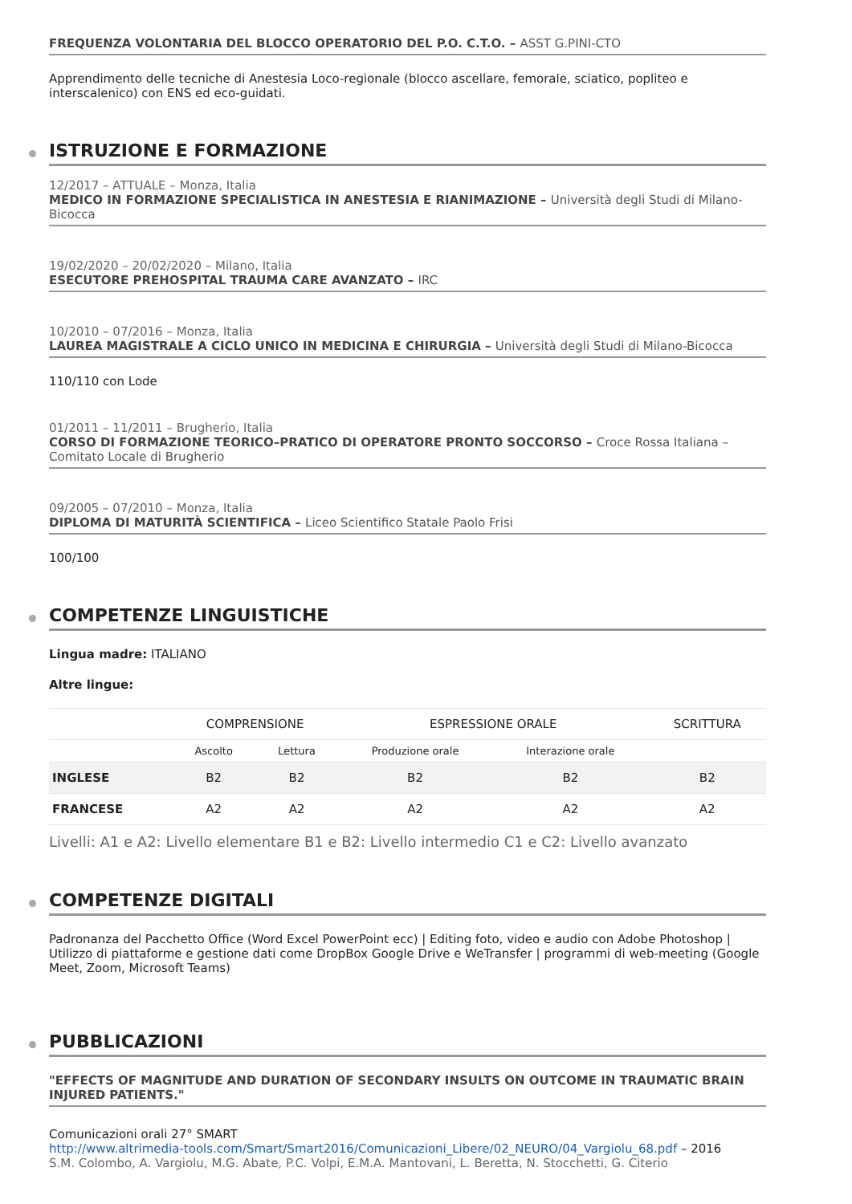FREQUENZA VOLONTARIA DEL BLOCCO OPERATORIO DEL P.O. C.T.O. – ASST G.PINI-CTO
Apprendimento delle tecniche di Anestesia Loco-regionale (blocco ascellare, femorale, sciatico, popliteo e interscalenico) con ENS ed eco-guidati.
ISTRUZIONE E FORMAZIONE
12/2017 – ATTUALE – Monza, Italia
MEDICO IN FORMAZIONE SPECIALISTICA IN ANESTESIA E RIANIMAZIONE – Università degli Studi di Milano-Bicocca
19/02/2020 – 20/02/2020 – Milano, Italia
ESECUTORE PREHOSPITAL TRAUMA CARE AVANZATO – IRC
10/2010 – 07/2016 – Monza, Italia
LAUREA MAGISTRALE A CICLO UNICO IN MEDICINA E CHIRURGIA – Università degli Studi di Milano-Bicocca
110/110 con Lode
01/2011 – 11/2011 – Brugherio, Italia
CORSO DI FORMAZIONE TEORICO–PRATICO DI OPERATORE PRONTO SOCCORSO – Croce Rossa Italiana – Comitato Locale di Brugherio
09/2005 – 07/2010 – Monza, Italia
DIPLOMA DI MATURITÀ SCIENTIFICA – Liceo Scientifico Statale Paolo Frisi
100/100
COMPETENZE LINGUISTICHE
Lingua madre: ITALIANO
Altre lingue:
| | COMPRENSIONE | | ESPRESSIONE ORALE | | SCRITTURA |
| --- | --- | --- | --- | --- | --- |
| | Ascolto | Lettura | Produzione orale | Interazione orale | |
| INGLESE | B2 | B2 | B2 | B2 | B2 |
| FRANCESE | A2 | A2 | A2 | A2 | A2 |
Livelli: A1 e A2: Livello elementare B1 e B2: Livello intermedio C1 e C2: Livello avanzato
COMPETENZE DIGITALI
Padronanza del Pacchetto Office (Word Excel PowerPoint ecc) | Editing foto, video e audio con Adobe Photoshop | Utilizzo di piattaforme e gestione dati come DropBox Google Drive e WeTransfer | programmi di web-meeting (Google Meet, Zoom, Microsoft Teams)
PUBBLICAZIONI
"EFFECTS OF MAGNITUDE AND DURATION OF SECONDARY INSULTS ON OUTCOME IN TRAUMATIC BRAIN INJURED PATIENTS."
Comunicazioni orali 27° SMART
http://www.altrimedia-tools.com/Smart/Smart2016/Comunicazioni_Libere/02_NEURO/04_Vargiolu_68.pdf – 2016
S.M. Colombo, A. Vargiolu, M.G. Abate, P.C. Volpi, E.M.A. Mantovani, L. Beretta, N. Stocchetti, G. Citerio